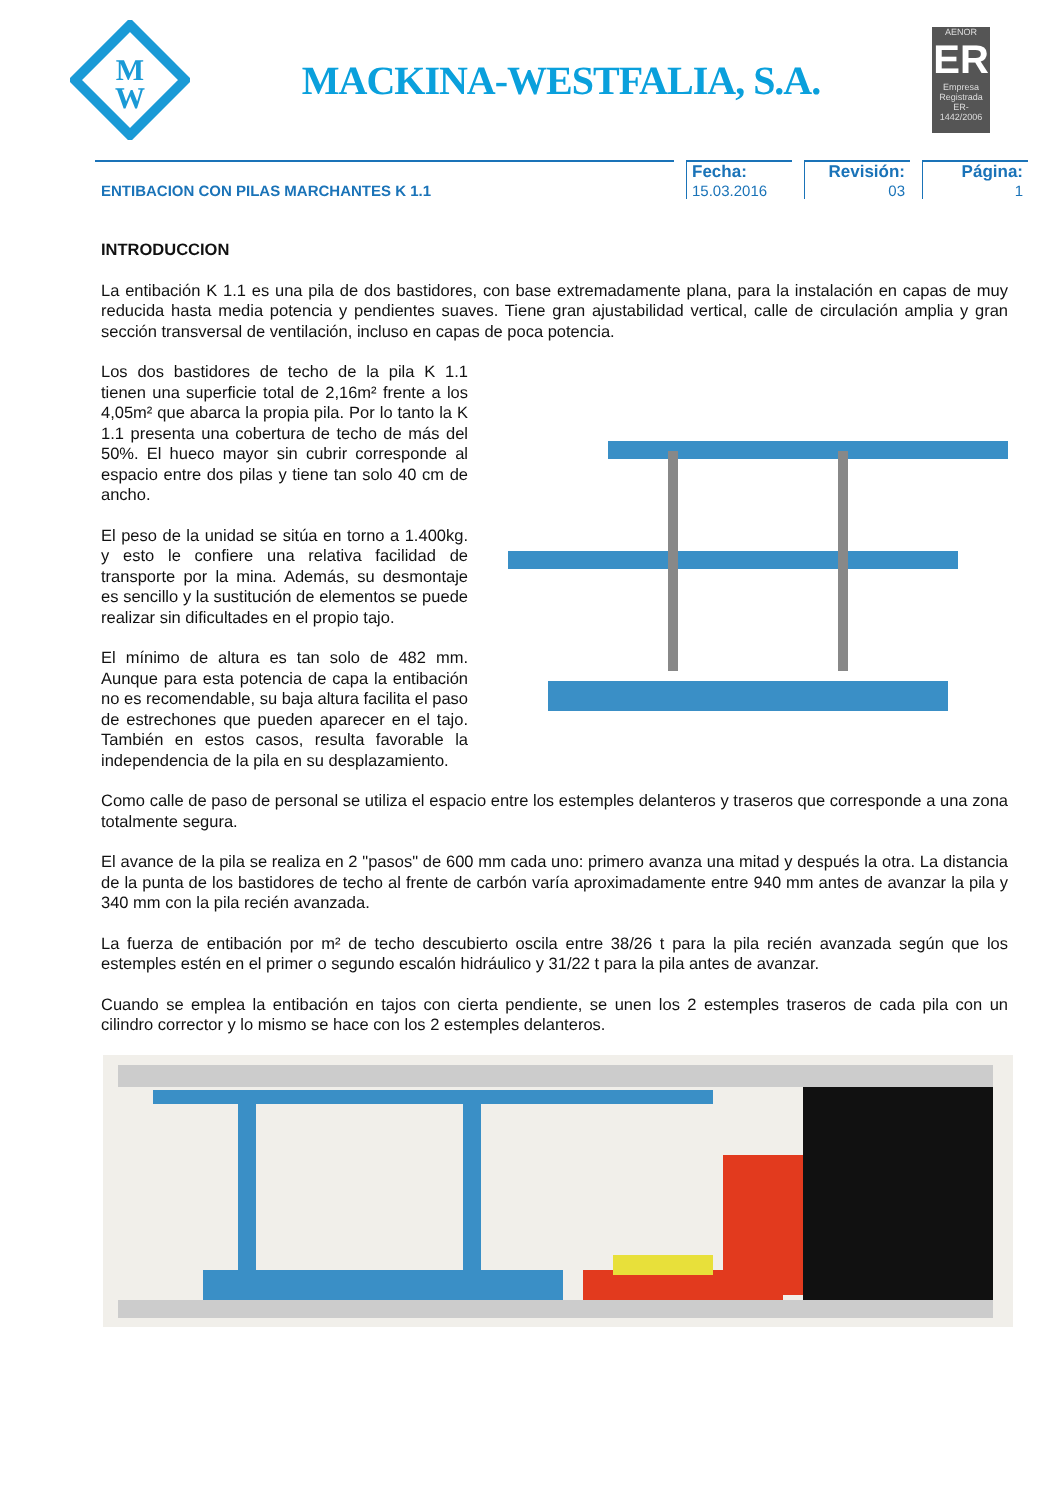M
W
MACKINA-WESTFALIA, S.A.
AENOR
ER
Empresa Registrada
ER-1442/2006
ENTIBACION CON PILAS MARCHANTES K 1.1
Fecha:
15.03.2016
Revisión:
03
Página:
1
INTRODUCCION
La entibación K 1.1 es una pila de dos bastidores, con base extremadamente plana, para la instalación en capas de muy reducida hasta media potencia y pendientes suaves. Tiene gran ajustabilidad vertical, calle de circulación amplia y gran sección transversal de ventilación, incluso en capas de poca potencia.
Los dos bastidores de techo de la pila K 1.1 tienen una superficie total de 2,16m² frente a los 4,05m² que abarca la propia pila. Por lo tanto la K 1.1 presenta una cobertura de techo de más del 50%. El hueco mayor sin cubrir corresponde al espacio entre dos pilas y tiene tan solo 40 cm de ancho.
El peso de la unidad se sitúa en torno a 1.400kg. y esto le confiere una relativa facilidad de transporte por la mina. Además, su desmontaje es sencillo y la sustitución de elementos se puede realizar sin dificultades en el propio tajo.
El mínimo de altura es tan solo de 482 mm. Aunque para esta potencia de capa la entibación no es recomendable, su baja altura facilita el paso de estrechones que pueden aparecer en el tajo. También en estos casos, resulta favorable la independencia de la pila en su desplazamiento.
Como calle de paso de personal se utiliza el espacio entre los estemples delanteros y traseros que corresponde a una zona totalmente segura.
El avance de la pila se realiza en 2 "pasos" de 600 mm cada uno: primero avanza una mitad y después la otra. La distancia de la punta de los bastidores de techo al frente de carbón varía aproximadamente entre 940 mm antes de avanzar la pila y 340 mm con la pila recién avanzada.
La fuerza de entibación por m² de techo descubierto oscila entre 38/26 t para la pila recién avanzada según que los estemples estén en el primer o segundo escalón hidráulico y 31/22 t para la pila antes de avanzar.
Cuando se emplea la entibación en tajos con cierta pendiente, se unen los 2 estemples traseros de cada pila con un cilindro corrector y lo mismo se hace con los 2 estemples delanteros.